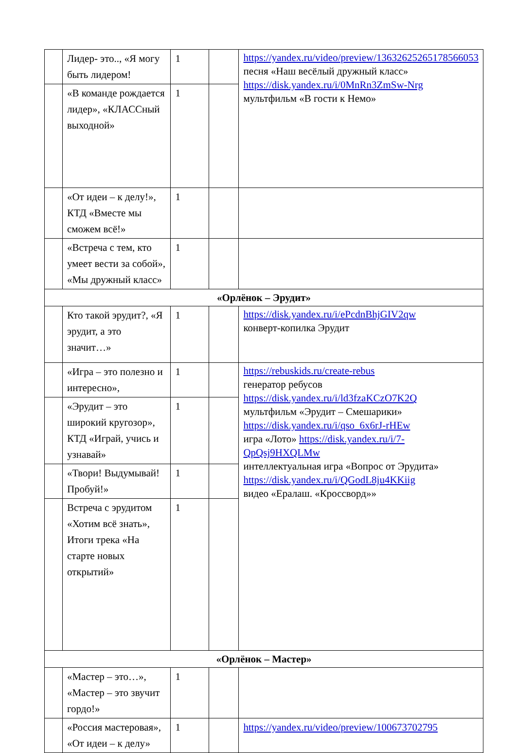| | Лидер- это.., «Я могу быть лидером! | 1 | | https://yandex.ru/video/preview/13632625265178566053 песня «Наш весёлый дружный класс» https://disk.yandex.ru/i/0MnRn3ZmSw-Nrg мультфильм «В гости к Немо» |
| | «В команде рождается лидер», «КЛАССный выходной» | 1 | | |
| | «От идеи – к делу!», КТД «Вместе мы сможем всё!» | 1 | | |
| | «Встреча с тем, кто умеет вести за собой», «Мы дружный класс» | 1 | | |
| «Орлёнок – Эрудит» | | | | |
| | Кто такой эрудит?, «Я эрудит, а это значит…» | 1 | | https://disk.yandex.ru/i/ePcdnBhjGIV2qw конверт-копилка Эрудит |
| | «Игра – это полезно и интересно», | 1 | | https://rebuskids.ru/create-rebus генератор ребусов https://disk.yandex.ru/i/ld3fzaKCzO7K2Q мультфильм «Эрудит – Смешарики» https://disk.yandex.ru/i/qso_6x6rJ-rHEw игра «Лото» https://disk.yandex.ru/i/7-QpQsj9HXQLMw интеллектуальная игра «Вопрос от Эрудита» https://disk.yandex.ru/i/QGodL8ju4KKiig видео «Ералаш. «Кроссворд»» |
| | «Эрудит – это широкий кругозор», КТД «Играй, учись и узнавай» | 1 | | |
| | «Твори! Выдумывай! Пробуй!» | 1 | | |
| | Встреча с эрудитом «Хотим всё знать», Итоги трека «На старте новых открытий» | 1 | | |
| «Орлёнок – Мастер» | | | | |
| | «Мастер – это…», «Мастер – это звучит гордо!» | 1 | | |
| | «Россия мастеровая», «От идеи – к делу» | 1 | | https://yandex.ru/video/preview/100673702795 |